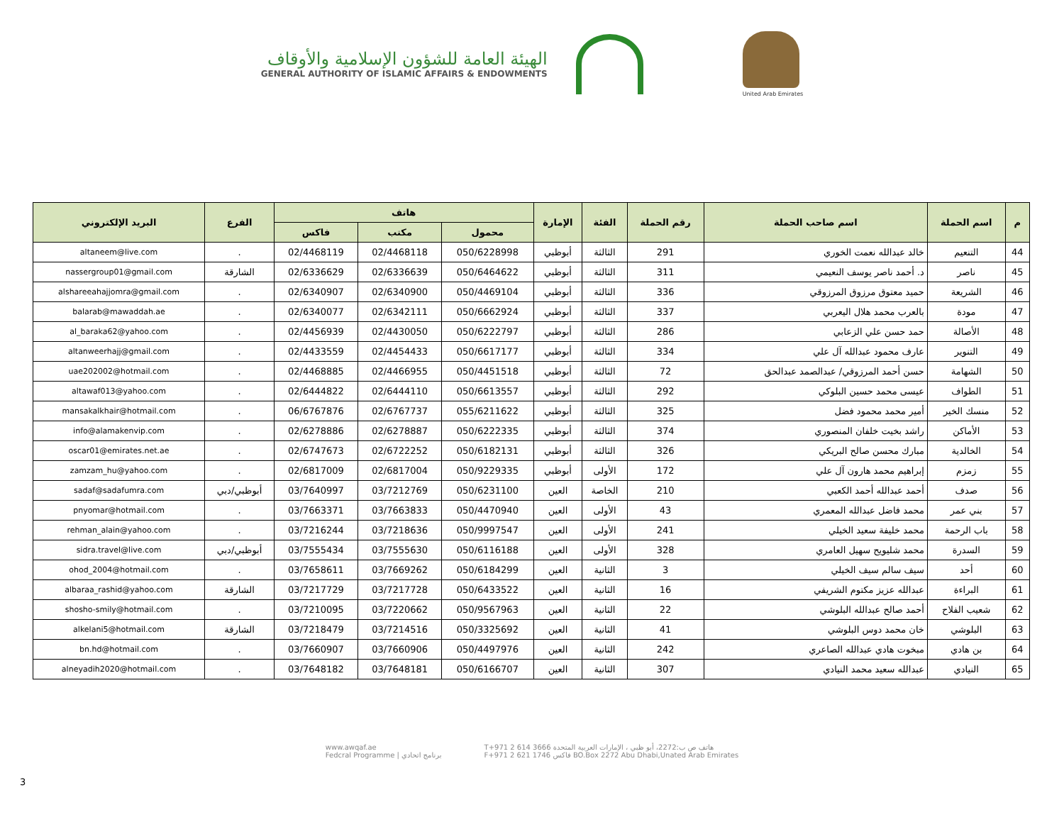الهيئة العامة للشؤون الإسلامية والأوقاف
GENERAL AUTHORITY OF ISLAMIC AFFAIRS & ENDOWMENTS
United Arab Emirates
| م | اسم الحملة | اسم صاحب الحملة | رقم الحملة | الفئة | الإمارة | هاتف | | | الفرع | البريد الإلكتروني |
| --- | --- | --- | --- | --- | --- | --- | --- | --- | --- | --- |
| | | | | | | محمول | مكتب | فاكس | | |
| 44 | التنعيم | خالد عبدالله نعمت الخوري | 291 | الثالثة | أبوظبي | 050/6228998 | 02/4468118 | 02/4468119 | . | altaneem@live.com |
| 45 | ناصر | د. أحمد ناصر يوسف النعيمي | 311 | الثالثة | أبوظبي | 050/6464622 | 02/6336639 | 02/6336629 | الشارقة | nassergroup01@gmail.com |
| 46 | الشريعة | حميد معتوق مرزوق المرزوقي | 336 | الثالثة | أبوظبي | 050/4469104 | 02/6340900 | 02/6340907 | . | alshareeahajjomra@gmail.com |
| 47 | مودة | بالعرب محمد هلال اليعربي | 337 | الثالثة | أبوظبي | 050/6662924 | 02/6342111 | 02/6340077 | . | balarab@mawaddah.ae |
| 48 | الأصالة | حمد حسن علي الزعابي | 286 | الثالثة | أبوظبي | 050/6222797 | 02/4430050 | 02/4456939 | . | al_baraka62@yahoo.com |
| 49 | التنوير | عارف محمود عبدالله آل علي | 334 | الثالثة | أبوظبي | 050/6617177 | 02/4454433 | 02/4433559 | . | altanweerhajj@gmail.com |
| 50 | الشهامة | حسن أحمد المرزوقي/ عبدالصمد عبدالحق | 72 | الثالثة | أبوظبي | 050/4451518 | 02/4466955 | 02/4468885 | . | uae202002@hotmail.com |
| 51 | الطواف | عيسى محمد حسين البلوكي | 292 | الثالثة | أبوظبي | 050/6613557 | 02/6444110 | 02/6444822 | . | altawaf013@yahoo.com |
| 52 | منسك الخير | أمير محمد محمود فضل | 325 | الثالثة | أبوظبي | 055/6211622 | 02/6767737 | 06/6767876 | . | mansakalkhair@hotmail.com |
| 53 | الأماكن | راشد بخيت خلفان المنصوري | 374 | الثالثة | أبوظبي | 050/6222335 | 02/6278887 | 02/6278886 | . | info@alamakenvip.com |
| 54 | الخالدية | مبارك محسن صالح البريكي | 326 | الثالثة | أبوظبي | 050/6182131 | 02/6722252 | 02/6747673 | . | oscar01@emirates.net.ae |
| 55 | زمزم | إبراهيم محمد هارون آل علي | 172 | الأولى | أبوظبي | 050/9229335 | 02/6817004 | 02/6817009 | . | zamzam_hu@yahoo.com |
| 56 | صدف | أحمد عبدالله أحمد الكعبي | 210 | الخاصة | العين | 050/6231100 | 03/7212769 | 03/7640997 | أبوظبي/دبي | sadaf@sadafumra.com |
| 57 | بني عمر | محمد فاضل عبدالله المعمري | 43 | الأولى | العين | 050/4470940 | 03/7663833 | 03/7663371 | . | pnyomar@hotmail.com |
| 58 | باب الرحمة | محمد خليفة سعيد الخيلي | 241 | الأولى | العين | 050/9997547 | 03/7218636 | 03/7216244 | . | rehman_alain@yahoo.com |
| 59 | السدرة | محمد شليويح سهيل العامري | 328 | الأولى | العين | 050/6116188 | 03/7555630 | 03/7555434 | أبوظبي/دبي | sidra.travel@live.com |
| 60 | أحد | سيف سالم سيف الخيلي | 3 | الثانية | العين | 050/6184299 | 03/7669262 | 03/7658611 | . | ohod_2004@hotmail.com |
| 61 | البراءة | عبدالله عزيز مكتوم الشريفي | 16 | الثانية | العين | 050/6433522 | 03/7217728 | 03/7217729 | الشارقة | albaraa_rashid@yahoo.com |
| 62 | شعيب الفلاح | أحمد صالح عبدالله البلوشي | 22 | الثانية | العين | 050/9567963 | 03/7220662 | 03/7210095 | . | shosho-smily@hotmail.com |
| 63 | البلوشي | خان محمد دوس البلوشي | 41 | الثانية | العين | 050/3325692 | 03/7214516 | 03/7218479 | الشارقة | alkelani5@hotmail.com |
| 64 | بن هادي | مبخوت هادي عبدالله الصاعري | 242 | الثانية | العين | 050/4497976 | 03/7660906 | 03/7660907 | . | bn.hd@hotmail.com |
| 65 | النيادي | عبدالله سعيد محمد النيادي | 307 | الثانية | العين | 050/6166707 | 03/7648181 | 03/7648182 | . | alneyadih2020@hotmail.com |
www.awqaf.ae
Fedcral Programme | برنامج اتحادي
T+971 2 614 3666 هاتف ص ب:2272، أبو ظبي ، الإمارات العربية المتحدة
F+971 2 621 1746 فاكس BO.Box 2272 Abu Dhabi,Unated Arab Emirates
3